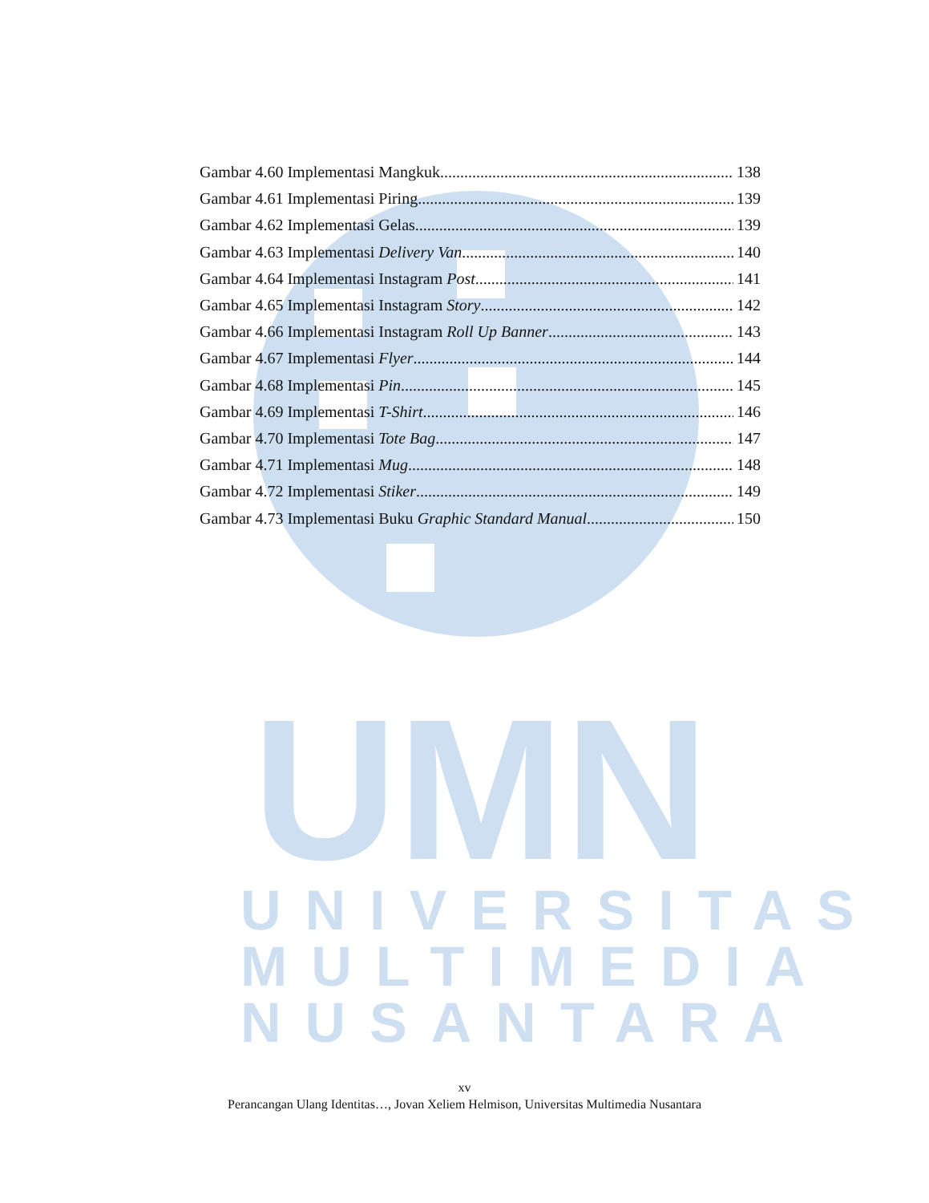UMN
UNIVERSITAS
MULTIMEDIA
NUSANTARA
Gambar 4.60 Implementasi Mangkuk 138
Gambar 4.61 Implementasi Piring 139
Gambar 4.62 Implementasi Gelas 139
Gambar 4.63 Implementasi Delivery Van 140
Gambar 4.64 Implementasi Instagram Post 141
Gambar 4.65 Implementasi Instagram Story 142
Gambar 4.66 Implementasi Instagram Roll Up Banner 143
Gambar 4.67 Implementasi Flyer 144
Gambar 4.68 Implementasi Pin 145
Gambar 4.69 Implementasi T-Shirt 146
Gambar 4.70 Implementasi Tote Bag 147
Gambar 4.71 Implementasi Mug 148
Gambar 4.72 Implementasi Stiker 149
Gambar 4.73 Implementasi Buku Graphic Standard Manual 150
xv
Perancangan Ulang Identitas…, Jovan Xeliem Helmison, Universitas Multimedia Nusantara